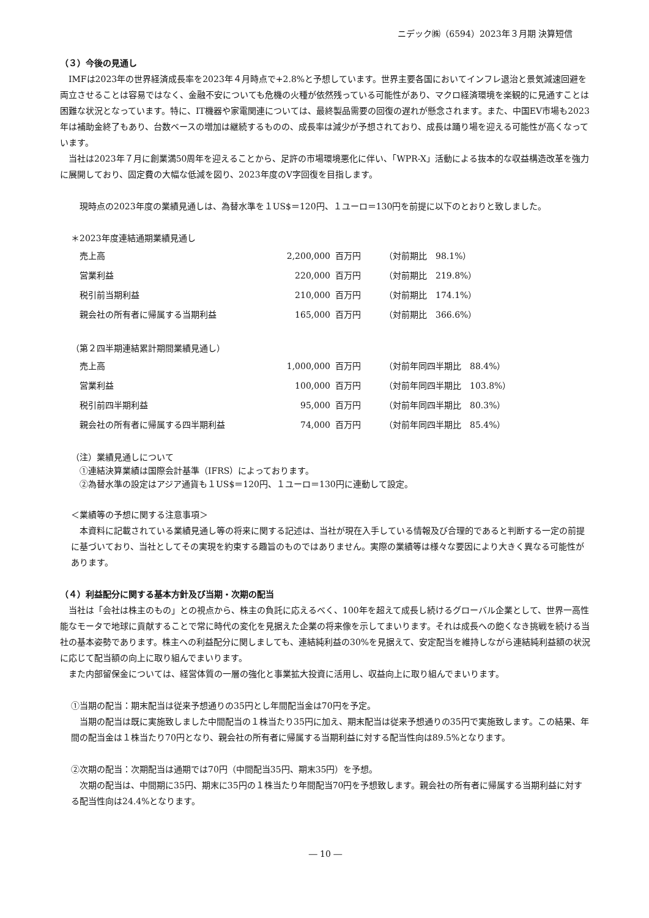ニデック㈱（6594）2023年３月期 決算短信
（３）今後の見通し
IMFは2023年の世界経済成長率を2023年４月時点で+2.8%と予想しています。世界主要各国においてインフレ退治と景気減速回避を両立させることは容易ではなく、金融不安についても危機の火種が依然残っている可能性があり、マクロ経済環境を楽観的に見通すことは困難な状況となっています。特に、IT機器や家電関連については、最終製品需要の回復の遅れが懸念されます。また、中国EV市場も2023年は補助金終了もあり、台数ベースの増加は継続するものの、成長率は減少が予想されており、成長は踊り場を迎える可能性が高くなっています。
当社は2023年７月に創業満50周年を迎えることから、足許の市場環境悪化に伴い、「WPR-X」活動による抜本的な収益構造改革を強力に展開しており、固定費の大幅な低減を図り、2023年度のV字回復を目指します。
現時点の2023年度の業績見通しは、為替水準を１US$＝120円、１ユーロ＝130円を前提に以下のとおりと致しました。
＊2023年度連結通期業績見通し
| 売上高 | 2,200,000 | 百万円 | （対前期比 98.1%） |
| 営業利益 | 220,000 | 百万円 | （対前期比 219.8%） |
| 税引前当期利益 | 210,000 | 百万円 | （対前期比 174.1%） |
| 親会社の所有者に帰属する当期利益 | 165,000 | 百万円 | （対前期比 366.6%） |
（第２四半期連結累計期間業績見通し）
| 売上高 | 1,000,000 | 百万円 | （対前年同四半期比 88.4%） |
| 営業利益 | 100,000 | 百万円 | （対前年同四半期比 103.8%） |
| 税引前四半期利益 | 95,000 | 百万円 | （対前年同四半期比 80.3%） |
| 親会社の所有者に帰属する四半期利益 | 74,000 | 百万円 | （対前年同四半期比 85.4%） |
（注）業績見通しについて
　①連結決算業績は国際会計基準（IFRS）によっております。
　②為替水準の設定はアジア通貨も１US$＝120円、１ユーロ＝130円に連動して設定。
＜業績等の予想に関する注意事項＞
本資料に記載されている業績見通し等の将来に関する記述は、当社が現在入手している情報及び合理的であると判断する一定の前提に基づいており、当社としてその実現を約束する趣旨のものではありません。実際の業績等は様々な要因により大きく異なる可能性があります。
（４）利益配分に関する基本方針及び当期・次期の配当
当社は「会社は株主のもの」との視点から、株主の負託に応えるべく、100年を超えて成長し続けるグローバル企業として、世界一高性能なモータで地球に貢献することで常に時代の変化を見据えた企業の将来像を示してまいります。それは成長への飽くなき挑戦を続ける当社の基本姿勢であります。株主への利益配分に関しましても、連結純利益の30%を見据えて、安定配当を維持しながら連結純利益額の状況に応じて配当額の向上に取り組んでまいります。
また内部留保金については、経営体質の一層の強化と事業拡大投資に活用し、収益向上に取り組んでまいります。
①当期の配当：期末配当は従来予想通りの35円とし年間配当金は70円を予定。
当期の配当は既に実施致しました中間配当の１株当たり35円に加え、期末配当は従来予想通りの35円で実施致します。この結果、年間の配当金は１株当たり70円となり、親会社の所有者に帰属する当期利益に対する配当性向は89.5%となります。
②次期の配当：次期配当は通期では70円（中間配当35円、期末35円）を予想。
次期の配当は、中間期に35円、期末に35円の１株当たり年間配当70円を予想致します。親会社の所有者に帰属する当期利益に対する配当性向は24.4%となります。
― 10 ―